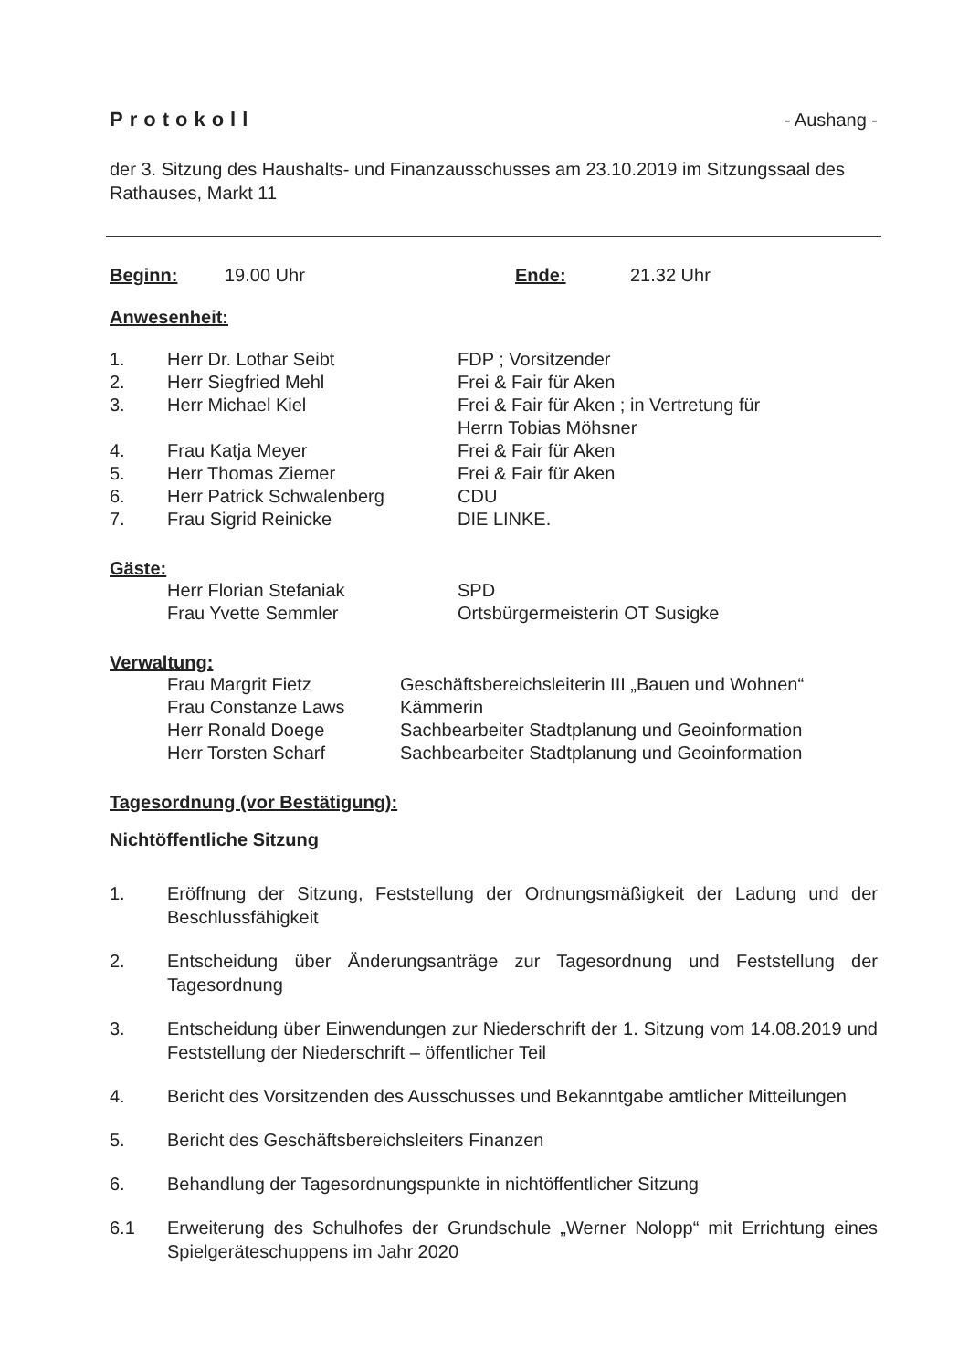Protokoll - Aushang -
der 3. Sitzung des Haushalts- und Finanzausschusses am 23.10.2019 im Sitzungssaal des Rathauses, Markt 11
Beginn: 19.00 Uhr Ende: 21.32 Uhr
Anwesenheit:
1. Herr Dr. Lothar Seibt FDP ; Vorsitzender
2. Herr Siegfried Mehl Frei & Fair für Aken
3. Herr Michael Kiel Frei & Fair für Aken ; in Vertretung für
Herrn Tobias Möhsner
4. Frau Katja Meyer Frei & Fair für Aken
5. Herr Thomas Ziemer Frei & Fair für Aken
6. Herr Patrick Schwalenberg CDU
7. Frau Sigrid Reinicke DIE LINKE.
Gäste:
Herr Florian Stefaniak SPD
Frau Yvette Semmler Ortsbürgermeisterin OT Susigke
Verwaltung:
Frau Margrit Fietz Geschäftsbereichsleiterin III „Bauen und Wohnen“
Frau Constanze Laws Kämmerin
Herr Ronald Doege Sachbearbeiter Stadtplanung und Geoinformation
Herr Torsten Scharf Sachbearbeiter Stadtplanung und Geoinformation
Tagesordnung (vor Bestätigung):
Nichtöffentliche Sitzung
1. Eröffnung der Sitzung, Feststellung der Ordnungsmäßigkeit der Ladung und der Beschlussfähigkeit
2. Entscheidung über Änderungsanträge zur Tagesordnung und Feststellung der Tagesordnung
3. Entscheidung über Einwendungen zur Niederschrift der 1. Sitzung vom 14.08.2019 und Feststellung der Niederschrift – öffentlicher Teil
4. Bericht des Vorsitzenden des Ausschusses und Bekanntgabe amtlicher Mitteilungen
5. Bericht des Geschäftsbereichsleiters Finanzen
6. Behandlung der Tagesordnungspunkte in nichtöffentlicher Sitzung
6.1 Erweiterung des Schulhofes der Grundschule „Werner Nolopp“ mit Errichtung eines Spielgeräteschuppens im Jahr 2020